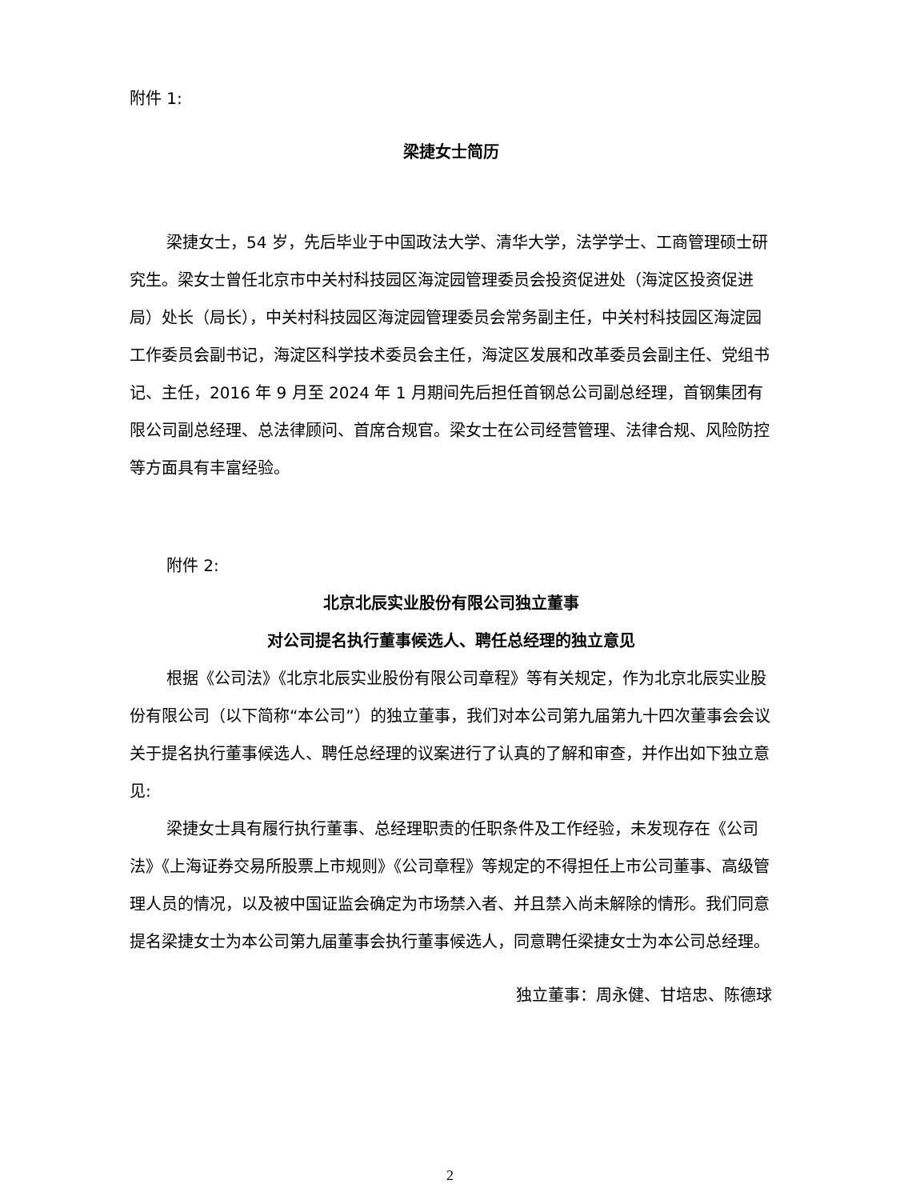附件 1:
梁捷女士简历
梁捷女士，54 岁，先后毕业于中国政法大学、清华大学，法学学士、工商管理硕士研究生。梁女士曾任北京市中关村科技园区海淀园管理委员会投资促进处（海淀区投资促进局）处长（局长），中关村科技园区海淀园管理委员会常务副主任，中关村科技园区海淀园工作委员会副书记，海淀区科学技术委员会主任，海淀区发展和改革委员会副主任、党组书记、主任，2016 年 9 月至 2024 年 1 月期间先后担任首钢总公司副总经理，首钢集团有限公司副总经理、总法律顾问、首席合规官。梁女士在公司经营管理、法律合规、风险防控等方面具有丰富经验。
附件 2:
北京北辰实业股份有限公司独立董事
对公司提名执行董事候选人、聘任总经理的独立意见
根据《公司法》《北京北辰实业股份有限公司章程》等有关规定，作为北京北辰实业股份有限公司（以下简称“本公司”）的独立董事，我们对本公司第九届第九十四次董事会会议关于提名执行董事候选人、聘任总经理的议案进行了认真的了解和审查，并作出如下独立意见:
梁捷女士具有履行执行董事、总经理职责的任职条件及工作经验，未发现存在《公司法》《上海证券交易所股票上市规则》《公司章程》等规定的不得担任上市公司董事、高级管理人员的情况，以及被中国证监会确定为市场禁入者、并且禁入尚未解除的情形。我们同意提名梁捷女士为本公司第九届董事会执行董事候选人，同意聘任梁捷女士为本公司总经理。
独立董事：周永健、甘培忠、陈德球
2